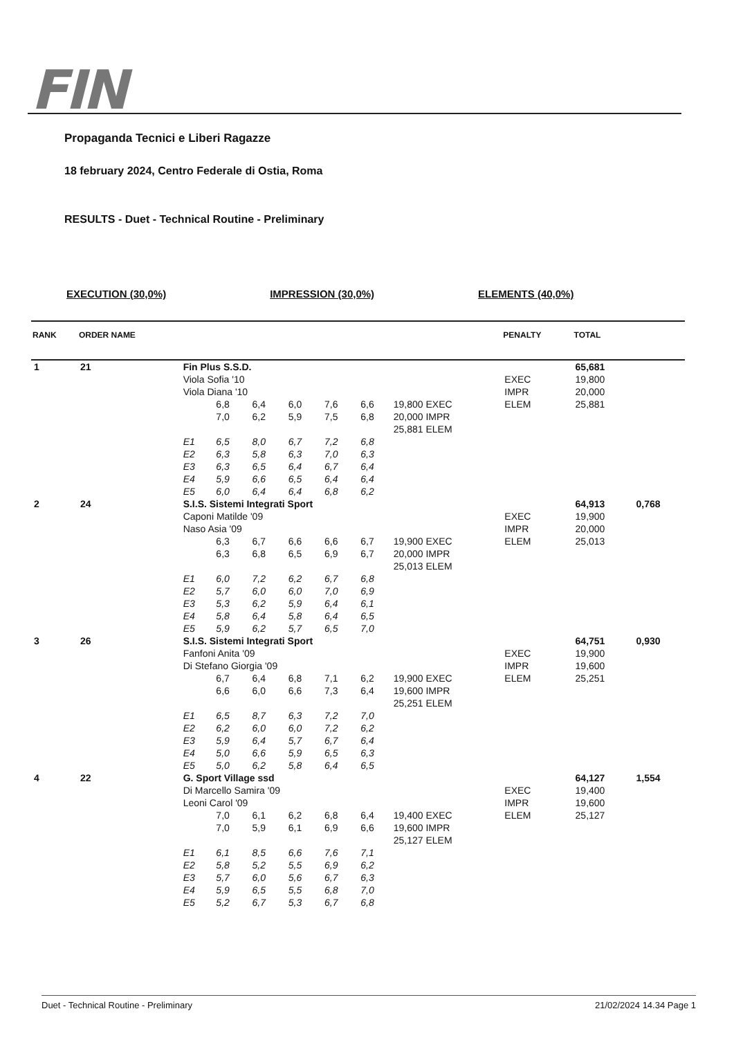FIN
Propaganda Tecnici e Liberi Ragazze
18 february 2024, Centro Federale di Ostia, Roma
RESULTS - Duet - Technical Routine - Preliminary
EXECUTION (30,0%) IMPRESSION (30,0%) ELEMENTS (40,0%)
| RANK | ORDER NAME | | | | | | | | PENALTY | TOTAL | |
| --- | --- | --- | --- | --- | --- | --- | --- | --- | --- | --- | --- |
| 1 | 21 | Fin Plus S.S.D. | | | | | | | | 65,681 | |
| | | Viola Sofia '10 | | | | | | | EXEC | 19,800 | |
| | | Viola Diana '10 | | | | | | | IMPR | 20,000 | |
| | | | 6,8 | 6,4 | 6,0 | 7,6 | 6,6 | 19,800 EXEC | ELEM | 25,881 | |
| | | | 7,0 | 6,2 | 5,9 | 7,5 | 6,8 | 20,000 IMPR | | | |
| | | | | | | | | 25,881 ELEM | | | |
| | | E1 | 6,5 | 8,0 | 6,7 | 7,2 | 6,8 | | | | |
| | | E2 | 6,3 | 5,8 | 6,3 | 7,0 | 6,3 | | | | |
| | | E3 | 6,3 | 6,5 | 6,4 | 6,7 | 6,4 | | | | |
| | | E4 | 5,9 | 6,6 | 6,5 | 6,4 | 6,4 | | | | |
| | | E5 | 6,0 | 6,4 | 6,4 | 6,8 | 6,2 | | | | |
| 2 | 24 | S.I.S. Sistemi Integrati Sport | | | | | | | | 64,913 | 0,768 |
| | | Caponi Matilde '09 | | | | | | | EXEC | 19,900 | |
| | | Naso Asia '09 | | | | | | | IMPR | 20,000 | |
| | | | 6,3 | 6,7 | 6,6 | 6,6 | 6,7 | 19,900 EXEC | ELEM | 25,013 | |
| | | | 6,3 | 6,8 | 6,5 | 6,9 | 6,7 | 20,000 IMPR | | | |
| | | | | | | | | 25,013 ELEM | | | |
| | | E1 | 6,0 | 7,2 | 6,2 | 6,7 | 6,8 | | | | |
| | | E2 | 5,7 | 6,0 | 6,0 | 7,0 | 6,9 | | | | |
| | | E3 | 5,3 | 6,2 | 5,9 | 6,4 | 6,1 | | | | |
| | | E4 | 5,8 | 6,4 | 5,8 | 6,4 | 6,5 | | | | |
| | | E5 | 5,9 | 6,2 | 5,7 | 6,5 | 7,0 | | | | |
| 3 | 26 | S.I.S. Sistemi Integrati Sport | | | | | | | | 64,751 | 0,930 |
| | | Fanfoni Anita '09 | | | | | | | EXEC | 19,900 | |
| | | Di Stefano Giorgia '09 | | | | | | | IMPR | 19,600 | |
| | | | 6,7 | 6,4 | 6,8 | 7,1 | 6,2 | 19,900 EXEC | ELEM | 25,251 | |
| | | | 6,6 | 6,0 | 6,6 | 7,3 | 6,4 | 19,600 IMPR | | | |
| | | | | | | | | 25,251 ELEM | | | |
| | | E1 | 6,5 | 8,7 | 6,3 | 7,2 | 7,0 | | | | |
| | | E2 | 6,2 | 6,0 | 6,0 | 7,2 | 6,2 | | | | |
| | | E3 | 5,9 | 6,4 | 5,7 | 6,7 | 6,4 | | | | |
| | | E4 | 5,0 | 6,6 | 5,9 | 6,5 | 6,3 | | | | |
| | | E5 | 5,0 | 6,2 | 5,8 | 6,4 | 6,5 | | | | |
| 4 | 22 | G. Sport Village ssd | | | | | | | | 64,127 | 1,554 |
| | | Di Marcello Samira '09 | | | | | | | EXEC | 19,400 | |
| | | Leoni Carol '09 | | | | | | | IMPR | 19,600 | |
| | | | 7,0 | 6,1 | 6,2 | 6,8 | 6,4 | 19,400 EXEC | ELEM | 25,127 | |
| | | | 7,0 | 5,9 | 6,1 | 6,9 | 6,6 | 19,600 IMPR | | | |
| | | | | | | | | 25,127 ELEM | | | |
| | | E1 | 6,1 | 8,5 | 6,6 | 7,6 | 7,1 | | | | |
| | | E2 | 5,8 | 5,2 | 5,5 | 6,9 | 6,2 | | | | |
| | | E3 | 5,7 | 6,0 | 5,6 | 6,7 | 6,3 | | | | |
| | | E4 | 5,9 | 6,5 | 5,5 | 6,8 | 7,0 | | | | |
| | | E5 | 5,2 | 6,7 | 5,3 | 6,7 | 6,8 | | | | |
Duet - Technical Routine - Preliminary 21/02/2024 14.34 Page 1